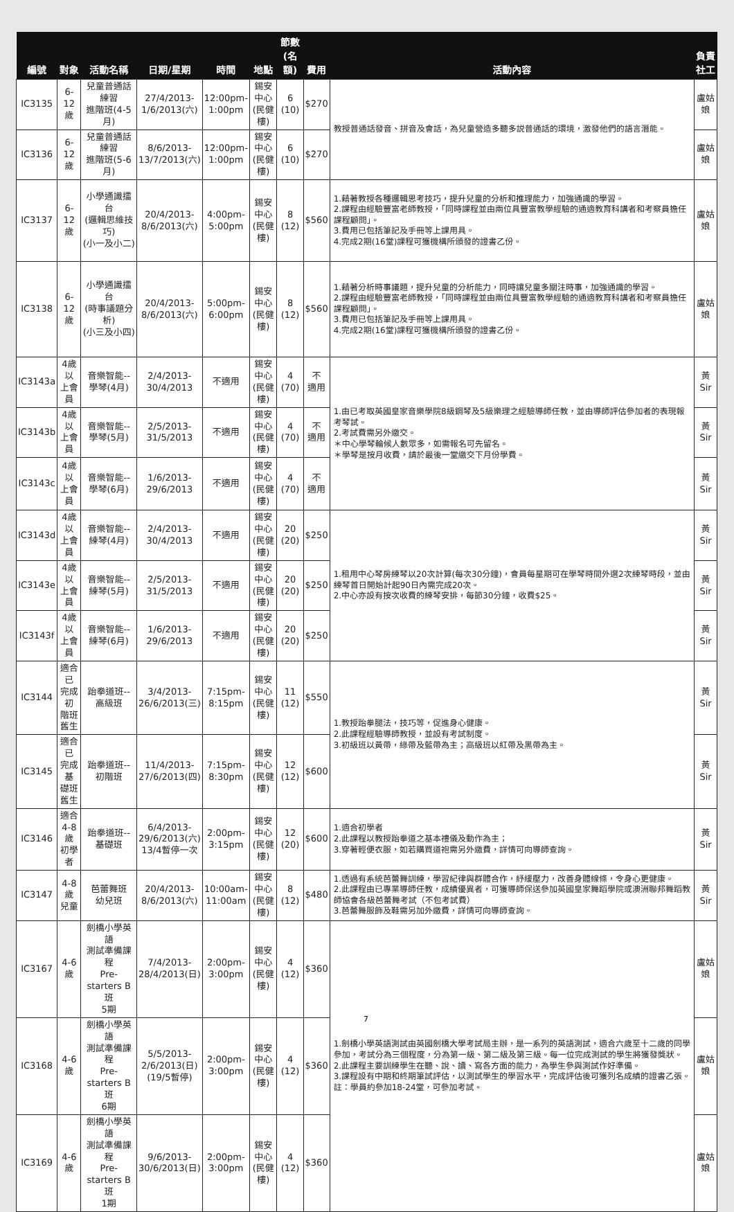| 編號 | 對象 | 活動名稱 | 日期/星期 | 時間 | 地點 | 節數 (名額) | 費用 | 活動內容 | 負責 社工 |
| --- | --- | --- | --- | --- | --- | --- | --- | --- | --- |
| IC3135 | 6-12歲 | 兒童普通話練習 進階班(4-5月) | 27/4/2013- 1/6/2013(六) | 12:00pm- 1:00pm | 錫安中心 (民健樓) | 6 (10) | $270 | 教授普通話發音、拼音及會話，為兒童營造多聽多説普通話的環境，激發他們的語言潛能。 | 盧姑娘 |
| IC3136 | 6-12歲 | 兒童普通話練習 進階班(5-6月) | 8/6/2013- 13/7/2013(六) | 12:00pm- 1:00pm | 錫安中心 (民健樓) | 6 (10) | $270 | | 盧姑娘 |
| IC3137 | 6-12歲 | 小學通識擂台 (邏輯思維技巧) (小一及小二) | 20/4/2013- 8/6/2013(六) | 4:00pm- 5:00pm | 錫安中心 (民健樓) | 8 (12) | $560 | 1.藉著教授各種邏輯思考技巧，提升兒童的分析和推理能力，加強通識的學習。 2.課程由經驗豐富老師教授，「同時課程並由兩位具豐富教學經驗的通適教育科講者和考察員擔任課程顧問」。 3.費用已包括筆記及手冊等上課用具。 4.完成2期(16堂)課程可獲機構所頒發的證書乙份。 | 盧姑娘 |
| IC3138 | 6-12歲 | 小學通識擂台 (時事議題分析) (小三及小四) | 20/4/2013- 8/6/2013(六) | 5:00pm- 6:00pm | 錫安中心 (民健樓) | 8 (12) | $560 | 1.藉著分析時事議題，提升兒童的分析能力，同時讓兒童多關注時事，加強通識的學習。 2.課程由經驗豐富老師教授，「同時課程並由兩位具豐富教學經驗的通適教育科講者和考察員擔任課程顧問」。 3.費用已包括筆記及手冊等上課用具。 4.完成2期(16堂)課程可獲機構所頒發的證書乙份。 | 盧姑娘 |
| IC3143a | 4歲以 上會員 | 音樂智能-- 學琴(4月) | 2/4/2013- 30/4/2013 | 不適用 | 錫安中心 (民健樓) | 4 (70) | 不 適用 | 1.由已考取英國皇家音樂學院8級鋼琴及5級樂理之經驗導師任教，並由導師評估參加者的表現報考琴試。 2.考試費需另外繳交。 ＊中心學琴輪候人數眾多，如需報名可先留名。 ＊學琴是按月收費，請於最後一堂繳交下月份學費。 | 黃Sir |
| IC3143b | 4歲以 上會員 | 音樂智能-- 學琴(5月) | 2/5/2013- 31/5/2013 | 不適用 | 錫安中心 (民健樓) | 4 (70) | 不 適用 | | 黃Sir |
| IC3143c | 4歲以 上會員 | 音樂智能-- 學琴(6月) | 1/6/2013- 29/6/2013 | 不適用 | 錫安中心 (民健樓) | 4 (70) | 不 適用 | | 黃Sir |
| IC3143d | 4歲以 上會員 | 音樂智能-- 練琴(4月) | 2/4/2013- 30/4/2013 | 不適用 | 錫安中心 (民健樓) | 20 (20) | $250 | 1.租用中心琴房練琴以20次計算(每次30分鐘)，會員每星期可在學琴時間外選2次練琴時段，並由練琴首日開始計起90日內需完成20次。 2.中心亦設有按次收費的練琴安排，每節30分鐘，收費$25。 | 黃Sir |
| IC3143e | 4歲以 上會員 | 音樂智能-- 練琴(5月) | 2/5/2013- 31/5/2013 | 不適用 | 錫安中心 (民健樓) | 20 (20) | $250 | | 黃Sir |
| IC3143f | 4歲以 上會員 | 音樂智能-- 練琴(6月) | 1/6/2013- 29/6/2013 | 不適用 | 錫安中心 (民健樓) | 20 (20) | $250 | | 黃Sir |
| IC3144 | 適合已 完成初 階班 舊生 | 跆拳道班-- 高級班 | 3/4/2013- 26/6/2013(三) | 7:15pm- 8:15pm | 錫安中心 (民健樓) | 11 (12) | $550 | 1.教授跆拳腿法，技巧等，促進身心健康。 2.此課程經驗導師教授，並設有考試制度。 3.初級班以黃帶，綠帶及藍帶為主；高級班以紅帶及黑帶為主。 | 黃Sir |
| IC3145 | 適合已 完成基 礎班 舊生 | 跆拳道班-- 初階班 | 11/4/2013- 27/6/2013(四) | 7:15pm- 8:30pm | 錫安中心 (民健樓) | 12 (12) | $600 | | 黃Sir |
| IC3146 | 適合 4-8歲 初學者 | 跆拳道班-- 基礎班 | 6/4/2013- 29/6/2013(六) 13/4暫停一次 | 2:00pm- 3:15pm | 錫安中心 (民健樓) | 12 (20) | $600 | 1.適合初學者 2.此課程以教授跆拳道之基本禮儀及動作為主； 3.穿著輕便衣服，如若購買道袍需另外繳費，詳情可向導師查詢。 | 黃Sir |
| IC3147 | 4-8歲 兒童 | 芭蕾舞班 幼兒班 | 20/4/2013- 8/6/2013(六) | 10:00am- 11:00am | 錫安中心 (民健樓) | 8 (12) | $480 | 1.透過有系統芭蕾舞訓練，學習紀律與群體合作，紓緩壓力，改善身體線條，令身心更健康。 2.此課程由已專業導師任教，成績優異者，可獲導師保送參加英國皇家舞蹈學院或澳洲聯邦舞蹈教師協會各級芭蕾舞考試（不包考試費） 3.芭蕾舞服飾及鞋需另加外繳費，詳情可向導師查詢。 | 黃Sir |
| IC3167 | 4-6歲 | 劍橋小學英語 測試準備課程 Pre-starters B班 5期 | 7/4/2013- 28/4/2013(日) | 2:00pm- 3:00pm | 錫安中心 (民健樓) | 4 (12) | $360 | 1.劍橋小學英語測試由英國劍橋大學考試局主辦，是一系列的英語測試，適合六歲至十二歲的同學參加，考試分為三個程度，分為第一級、第二級及第三級。每一位完成測試的學生將獲發獎狀。 2.此課程主要訓練學生在聽、說、讀、寫各方面的能力，為學生參與測試作好準備。 3.課程設有中期和終期筆試評估，以測試學生的學習水平，完成評估後可獲列名成績的證書乙張。註：學員約參加18-24堂，可參加考試。 | 盧姑娘 |
| IC3168 | 4-6歲 | 劍橋小學英語 測試準備課程 Pre-starters B班 6期 | 5/5/2013- 2/6/2013(日) (19/5暫停) | 2:00pm- 3:00pm | 錫安中心 (民健樓) | 4 (12) | $360 | | 盧姑娘 |
| IC3169 | 4-6歲 | 劍橋小學英語 測試準備課程 Pre-starters B班 1期 | 9/6/2013- 30/6/2013(日) | 2:00pm- 3:00pm | 錫安中心 (民健樓) | 4 (12) | $360 | | 盧姑娘 |
7